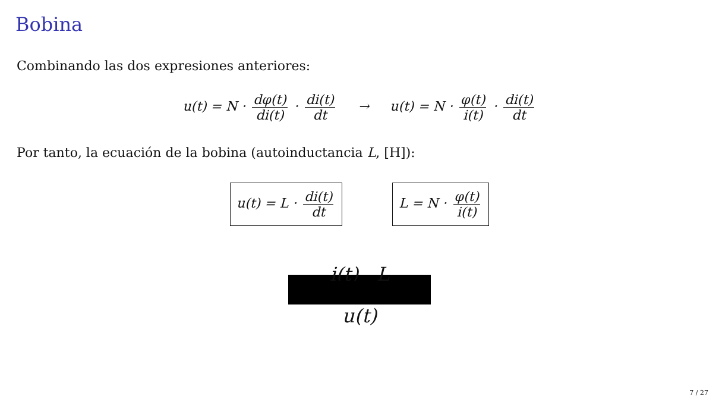Bobina
Combinando las dos expresiones anteriores:
u(t) = N · dφ(t) di(t) · di(t) dt → u(t) = N · φ(t) i(t) · di(t) dt
Por tanto, la ecuación de la bobina (autoinductancia L, [H]):
u(t) = L · di(t) dt L = N · φ(t) i(t)
i(t) L
u(t)
7 / 27